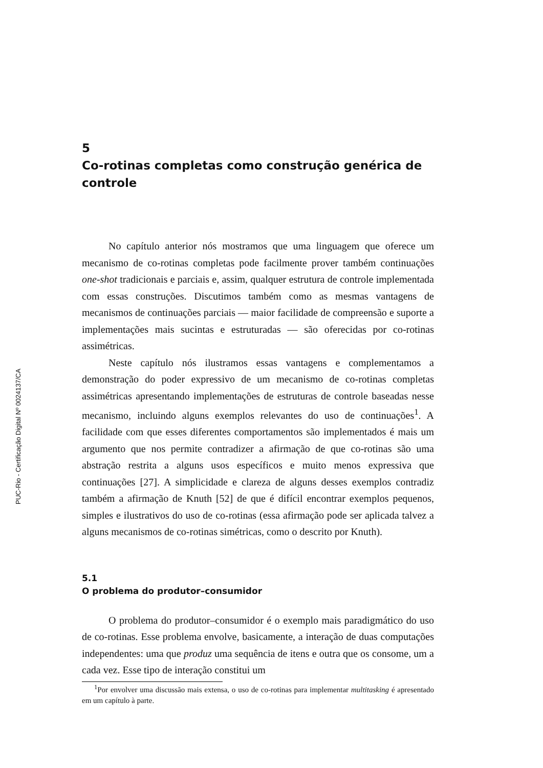PUC-Rio - Certificação Digital Nº 0024137/CA
5
Co-rotinas completas como construção genérica de controle
No capítulo anterior nós mostramos que uma linguagem que oferece um mecanismo de co-rotinas completas pode facilmente prover também continuações one-shot tradicionais e parciais e, assim, qualquer estrutura de controle implementada com essas construções. Discutimos também como as mesmas vantagens de mecanismos de continuações parciais — maior facilidade de compreensão e suporte a implementações mais sucintas e estruturadas — são oferecidas por co-rotinas assimétricas.
Neste capítulo nós ilustramos essas vantagens e complementamos a demonstração do poder expressivo de um mecanismo de co-rotinas completas assimétricas apresentando implementações de estruturas de controle baseadas nesse mecanismo, incluindo alguns exemplos relevantes do uso de continuações<sup>1</sup>. A facilidade com que esses diferentes comportamentos são implementados é mais um argumento que nos permite contradizer a afirmação de que co-rotinas são uma abstração restrita a alguns usos específicos e muito menos expressiva que continuações [27]. A simplicidade e clareza de alguns desses exemplos contradiz também a afirmação de Knuth [52] de que é difícil encontrar exemplos pequenos, simples e ilustrativos do uso de co-rotinas (essa afirmação pode ser aplicada talvez a alguns mecanismos de co-rotinas simétricas, como o descrito por Knuth).
5.1
O problema do produtor–consumidor
O problema do produtor–consumidor é o exemplo mais paradigmático do uso de co-rotinas. Esse problema envolve, basicamente, a interação de duas computações independentes: uma que produz uma sequência de itens e outra que os consome, um a cada vez. Esse tipo de interação constitui um
<sup>1</sup> Por envolver uma discussão mais extensa, o uso de co-rotinas para implementar multitasking é apresentado em um capítulo à parte.